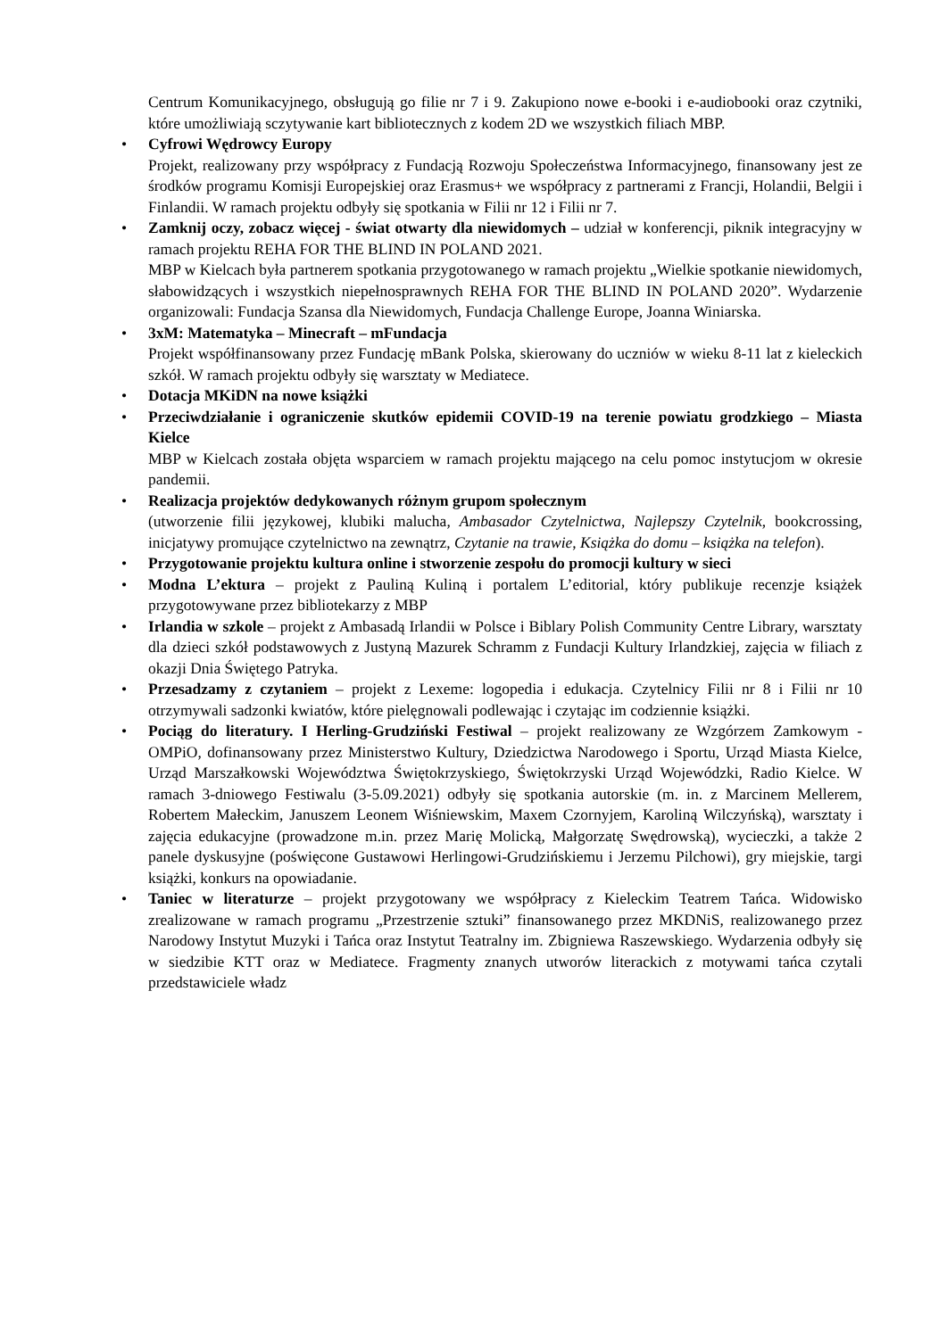Centrum Komunikacyjnego, obsługują go filie nr 7 i 9. Zakupiono nowe e-booki i e-audiobooki oraz czytniki, które umożliwiają sczytywanie kart bibliotecznych z kodem 2D we wszystkich filiach MBP.
• Cyfrowi Wędrowcy Europy
Projekt, realizowany przy współpracy z Fundacją Rozwoju Społeczeństwa Informacyjnego, finansowany jest ze środków programu Komisji Europejskiej oraz Erasmus+ we współpracy z partnerami z Francji, Holandii, Belgii i Finlandii. W ramach projektu odbyły się spotkania w Filii nr 12 i Filii nr 7.
• Zamknij oczy, zobacz więcej - świat otwarty dla niewidomych – udział w konferencji, piknik integracyjny w ramach projektu REHA FOR THE BLIND IN POLAND 2021.
MBP w Kielcach była partnerem spotkania przygotowanego w ramach projektu „Wielkie spotkanie niewidomych, słabowidzących i wszystkich niepełnosprawnych REHA FOR THE BLIND IN POLAND 2020”. Wydarzenie organizowali: Fundacja Szansa dla Niewidomych, Fundacja Challenge Europe, Joanna Winiarska.
• 3xM: Matematyka – Minecraft – mFundacja
Projekt współfinansowany przez Fundację mBank Polska, skierowany do uczniów w wieku 8-11 lat z kieleckich szkół. W ramach projektu odbyły się warsztaty w Mediatece.
• Dotacja MKiDN na nowe książki
• Przeciwdziałanie i ograniczenie skutków epidemii COVID-19 na terenie powiatu grodzkiego – Miasta Kielce
MBP w Kielcach została objęta wsparciem w ramach projektu mającego na celu pomoc instytucjom w okresie pandemii.
• Realizacja projektów dedykowanych różnym grupom społecznym
(utworzenie filii językowej, klubiki malucha, Ambasador Czytelnictwa, Najlepszy Czytelnik, bookcrossing, inicjatywy promujące czytelnictwo na zewnątrz, Czytanie na trawie, Książka do domu – książka na telefon).
• Przygotowanie projektu kultura online i stworzenie zespołu do promocji kultury w sieci
• Modna L’ektura – projekt z Pauliną Kuliną i portalem L’editorial, który publikuje recenzje książek przygotowywane przez bibliotekarzy z MBP
• Irlandia w szkole – projekt z Ambasadą Irlandii w Polsce i Biblary Polish Community Centre Library, warsztaty dla dzieci szkół podstawowych z Justyną Mazurek Schramm z Fundacji Kultury Irlandzkiej, zajęcia w filiach z okazji Dnia Świętego Patryka.
• Przesadzamy z czytaniem – projekt z Lexeme: logopedia i edukacja. Czytelnicy Filii nr 8 i Filii nr 10 otrzymywali sadzonki kwiatów, które pielęgnowali podlewając i czytając im codziennie książki.
• Pociąg do literatury. I Herling-Grudziński Festiwal – projekt realizowany ze Wzgórzem Zamkowym - OMPiO, dofinansowany przez Ministerstwo Kultury, Dziedzictwa Narodowego i Sportu, Urząd Miasta Kielce, Urząd Marszałkowski Województwa Świętokrzyskiego, Świętokrzyski Urząd Wojewódzki, Radio Kielce. W ramach 3-dniowego Festiwalu (3-5.09.2021) odbyły się spotkania autorskie (m. in. z Marcinem Mellerem, Robertem Małeckim, Januszem Leonem Wiśniewskim, Maxem Czornyjem, Karoliną Wilczyńską), warsztaty i zajęcia edukacyjne (prowadzone m.in. przez Marię Molicką, Małgorzatę Swędrowską), wycieczki, a także 2 panele dyskusyjne (poświęcone Gustawowi Herlingowi-Grudzińskiemu i Jerzemu Pilchowi), gry miejskie, targi książki, konkurs na opowiadanie.
• Taniec w literaturze – projekt przygotowany we współpracy z Kieleckim Teatrem Tańca. Widowisko zrealizowane w ramach programu „Przestrzenie sztuki” finansowanego przez MKDNiS, realizowanego przez Narodowy Instytut Muzyki i Tańca oraz Instytut Teatralny im. Zbigniewa Raszewskiego. Wydarzenia odbyły się w siedzibie KTT oraz w Mediatece. Fragmenty znanych utworów literackich z motywami tańca czytali przedstawiciele władz